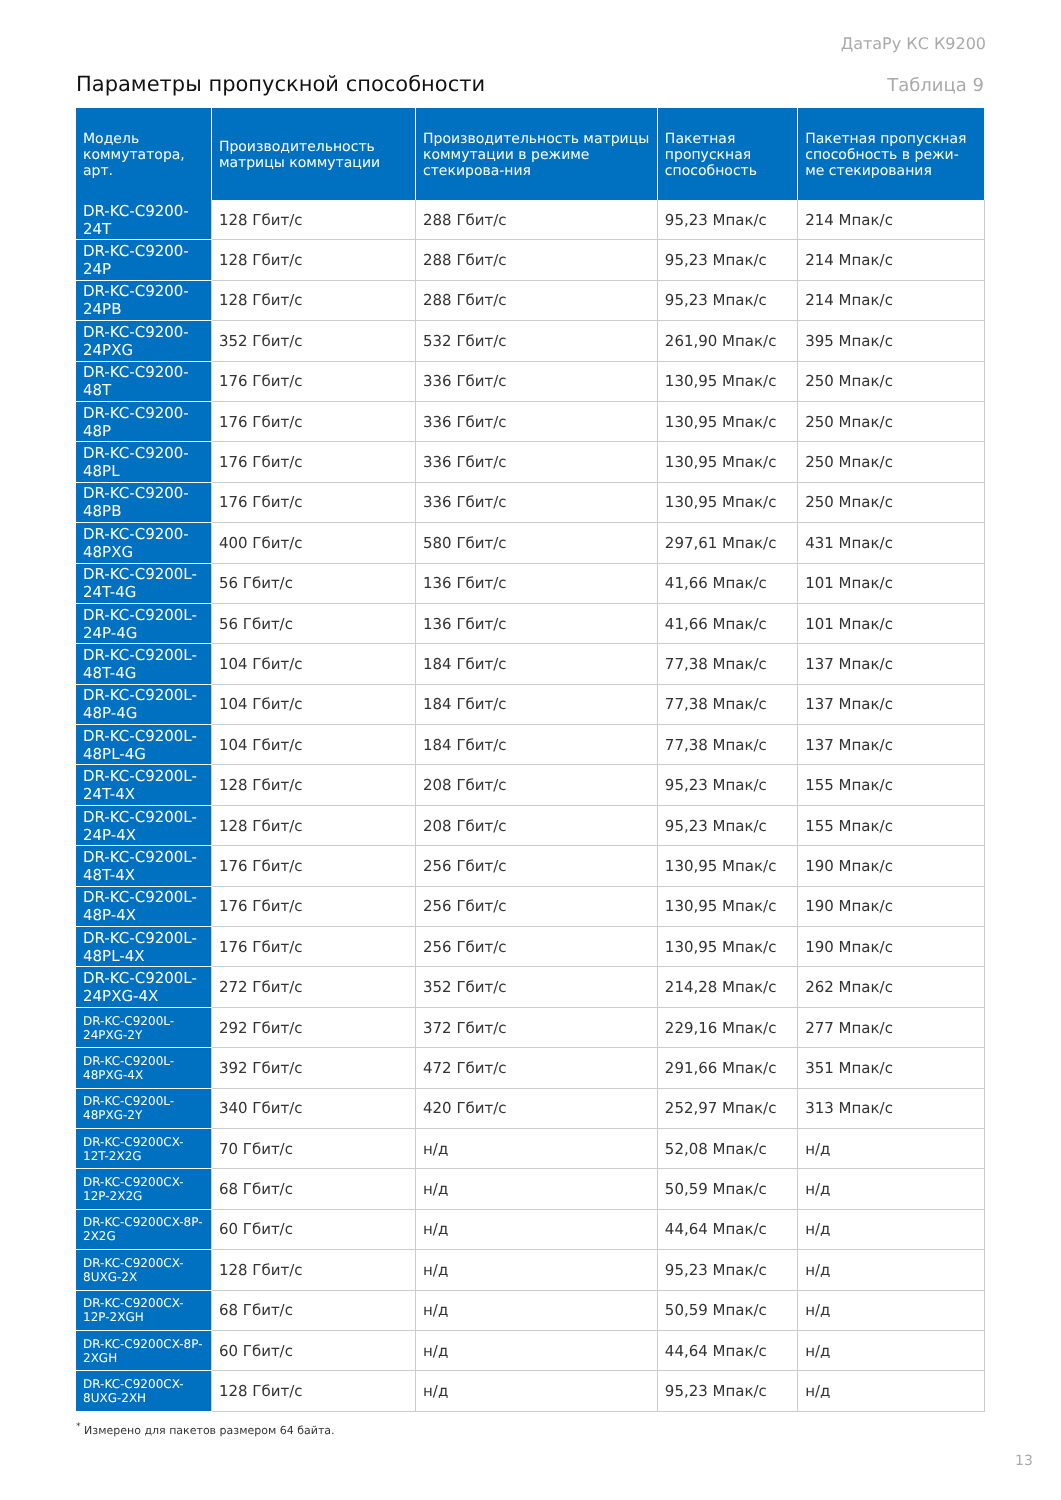ДатаРу КС К9200
Параметры пропускной способности
Таблица 9
| Модель коммутатора, арт. | Производительность матрицы коммутации | Производительность матрицы коммутации в режиме стекирова-ния | Пакетная пропускная способность | Пакетная пропускная способность в режи-ме стекирования |
| --- | --- | --- | --- | --- |
| DR-KC-C9200-24T | 128 Гбит/с | 288 Гбит/с | 95,23 Мпак/с | 214 Мпак/с |
| DR-KC-C9200-24P | 128 Гбит/с | 288 Гбит/с | 95,23 Мпак/с | 214 Мпак/с |
| DR-KC-C9200-24PB | 128 Гбит/с | 288 Гбит/с | 95,23 Мпак/с | 214 Мпак/с |
| DR-KC-C9200-24PXG | 352 Гбит/с | 532 Гбит/с | 261,90 Мпак/с | 395 Мпак/с |
| DR-KC-C9200-48T | 176 Гбит/с | 336 Гбит/с | 130,95 Мпак/с | 250 Мпак/с |
| DR-KC-C9200-48P | 176 Гбит/с | 336 Гбит/с | 130,95 Мпак/с | 250 Мпак/с |
| DR-KC-C9200-48PL | 176 Гбит/с | 336 Гбит/с | 130,95 Мпак/с | 250 Мпак/с |
| DR-KC-C9200-48PB | 176 Гбит/с | 336 Гбит/с | 130,95 Мпак/с | 250 Мпак/с |
| DR-KC-C9200-48PXG | 400 Гбит/с | 580 Гбит/с | 297,61 Мпак/с | 431 Мпак/с |
| DR-KC-C9200L-24T-4G | 56 Гбит/с | 136 Гбит/с | 41,66 Мпак/с | 101 Мпак/с |
| DR-KC-C9200L-24P-4G | 56 Гбит/с | 136 Гбит/с | 41,66 Мпак/с | 101 Мпак/с |
| DR-KC-C9200L-48T-4G | 104 Гбит/с | 184 Гбит/с | 77,38 Мпак/с | 137 Мпак/с |
| DR-KC-C9200L-48P-4G | 104 Гбит/с | 184 Гбит/с | 77,38 Мпак/с | 137 Мпак/с |
| DR-KC-C9200L-48PL-4G | 104 Гбит/с | 184 Гбит/с | 77,38 Мпак/с | 137 Мпак/с |
| DR-KC-C9200L-24T-4X | 128 Гбит/с | 208 Гбит/с | 95,23 Мпак/с | 155 Мпак/с |
| DR-KC-C9200L-24P-4X | 128 Гбит/с | 208 Гбит/с | 95,23 Мпак/с | 155 Мпак/с |
| DR-KC-C9200L-48T-4X | 176 Гбит/с | 256 Гбит/с | 130,95 Мпак/с | 190 Мпак/с |
| DR-KC-C9200L-48P-4X | 176 Гбит/с | 256 Гбит/с | 130,95 Мпак/с | 190 Мпак/с |
| DR-KC-C9200L-48PL-4X | 176 Гбит/с | 256 Гбит/с | 130,95 Мпак/с | 190 Мпак/с |
| DR-KC-C9200L-24PXG-4X | 272 Гбит/с | 352 Гбит/с | 214,28 Мпак/с | 262 Мпак/с |
| DR-KC-C9200L-24PXG-2Y | 292 Гбит/с | 372 Гбит/с | 229,16 Мпак/с | 277 Мпак/с |
| DR-KC-C9200L-48PXG-4X | 392 Гбит/с | 472 Гбит/с | 291,66 Мпак/с | 351 Мпак/с |
| DR-KC-C9200L-48PXG-2Y | 340 Гбит/с | 420 Гбит/с | 252,97 Мпак/с | 313 Мпак/с |
| DR-KC-C9200CX-12T-2X2G | 70 Гбит/с | н/д | 52,08 Мпак/с | н/д |
| DR-KC-C9200CX-12P-2X2G | 68 Гбит/с | н/д | 50,59 Мпак/с | н/д |
| DR-KC-C9200CX-8P-2X2G | 60 Гбит/с | н/д | 44,64 Мпак/с | н/д |
| DR-KC-C9200CX-8UXG-2X | 128 Гбит/с | н/д | 95,23 Мпак/с | н/д |
| DR-KC-C9200CX-12P-2XGH | 68 Гбит/с | н/д | 50,59 Мпак/с | н/д |
| DR-KC-C9200CX-8P-2XGH | 60 Гбит/с | н/д | 44,64 Мпак/с | н/д |
| DR-KC-C9200CX-8UXG-2XH | 128 Гбит/с | н/д | 95,23 Мпак/с | н/д |
<sup>*</sup> Измерено для пакетов размером 64 байта.
13